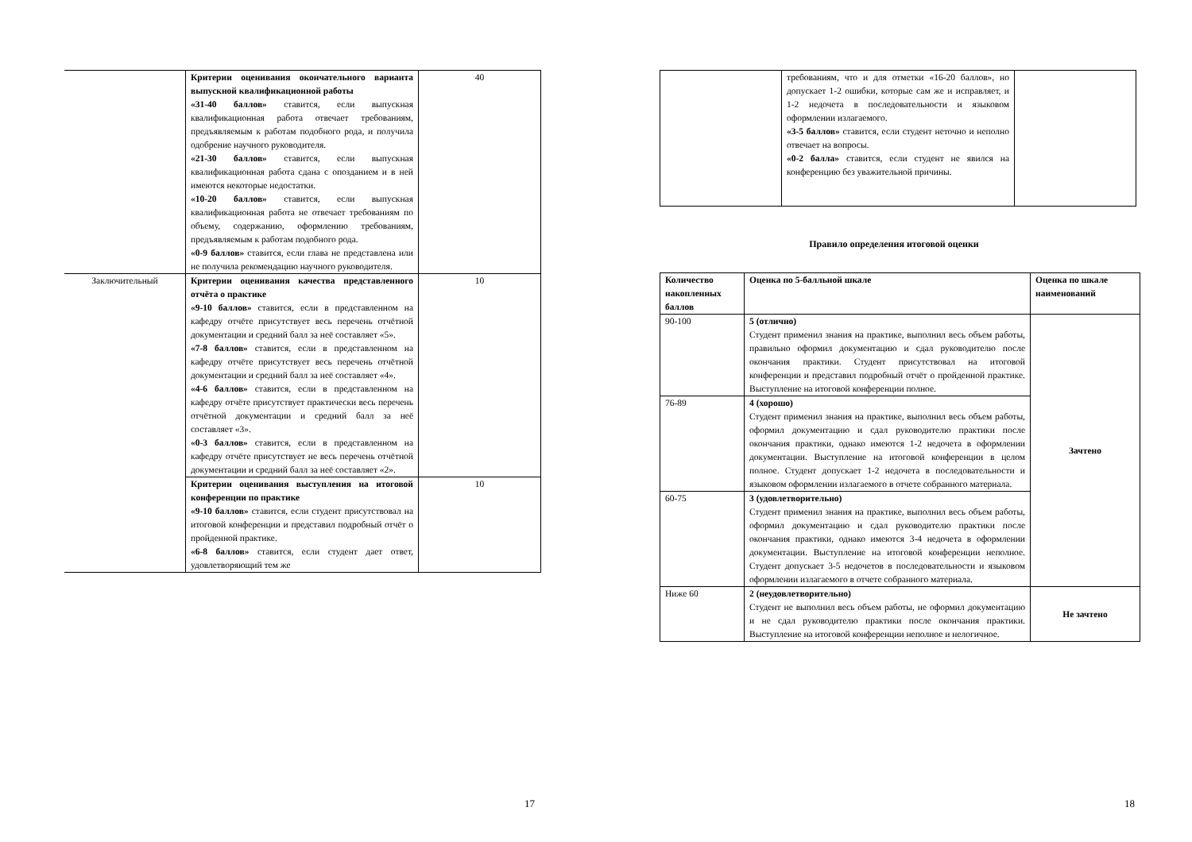| | Критерии оценивания окончательного варианта выпускной квалификационной работы «31-40 баллов» ставится, если выпускная квалификационная работа отвечает требованиям, предъявляемым к работам подобного рода, и получила одобрение научного руководителя. «21-30 баллов» ставится, если выпускная квалификационная работа сдана с опозданием и в ней имеются некоторые недостатки. «10-20 баллов» ставится, если выпускная квалификационная работа не отвечает требованиям по объему, содержанию, оформлению требованиям, предъявляемым к работам подобного рода. «0-9 баллов» ставится, если глава не представлена или не получила рекомендацию научного руководителя. | 40 |
| Заключительный | Критерии оценивания качества представленного отчёта о практике «9-10 баллов» ставится, если в представленном на кафедру отчёте присутствует весь перечень отчётной документации и средний балл за неё составляет «5». «7-8 баллов» ставится, если в представленном на кафедру отчёте присутствует весь перечень отчётной документации и средний балл за неё составляет «4». «4-6 баллов» ставится, если в представленном на кафедру отчёте присутствует практически весь перечень отчётной документации и средний балл за неё составляет «3». «0-3 баллов» ставится, если в представленном на кафедру отчёте присутствует не весь перечень отчётной документации и средний балл за неё составляет «2». | 10 |
| | Критерии оценивания выступления на итоговой конференции по практике «9-10 баллов» ставится, если студент присутствовал на итоговой конференции и представил подробный отчёт о пройденной практике. «6-8 баллов» ставится, если студент дает ответ, удовлетворяющий тем же | 10 |
17
| | требованиям, что и для отметки «16-20 баллов», но допускает 1-2 ошибки, которые сам же и исправляет, и 1-2 недочета в последовательности и языковом оформлении излагаемого. «3-5 баллов» ставится, если студент неточно и неполно отвечает на вопросы. «0-2 балла» ставится, если студент не явился на конференцию без уважительной причины. | |
Правило определения итоговой оценки
| Количество накопленных баллов | Оценка по 5-балльной шкале | Оценка по шкале наименований |
| --- | --- | --- |
| 90-100 | 5 (отлично) Студент применил знания на практике, выполнил весь объем работы, правильно оформил документацию и сдал руководителю после окончания практики. Студент присутствовал на итоговой конференции и представил подробный отчёт о пройденной практике. Выступление на итоговой конференции полное. | Зачтено |
| 76-89 | 4 (хорошо) Студент применил знания на практике, выполнил весь объем работы, оформил документацию и сдал руководителю практики после окончания практики, однако имеются 1-2 недочета в оформлении документации. Выступление на итоговой конференции в целом полное. Студент допускает 1-2 недочета в последовательности и языковом оформлении излагаемого в отчете собранного материала. | |
| 60-75 | 3 (удовлетворительно) Студент применил знания на практике, выполнил весь объем работы, оформил документацию и сдал руководителю практики после окончания практики, однако имеются 3-4 недочета в оформлении документации. Выступление на итоговой конференции неполное. Студент допускает 3-5 недочетов в последовательности и языковом оформлении излагаемого в отчете собранного материала. | |
| Ниже 60 | 2 (неудовлетворительно) Студент не выполнил весь объем работы, не оформил документацию и не сдал руководителю практики после окончания практики. Выступление на итоговой конференции неполное и нелогичное. | Не зачтено |
18